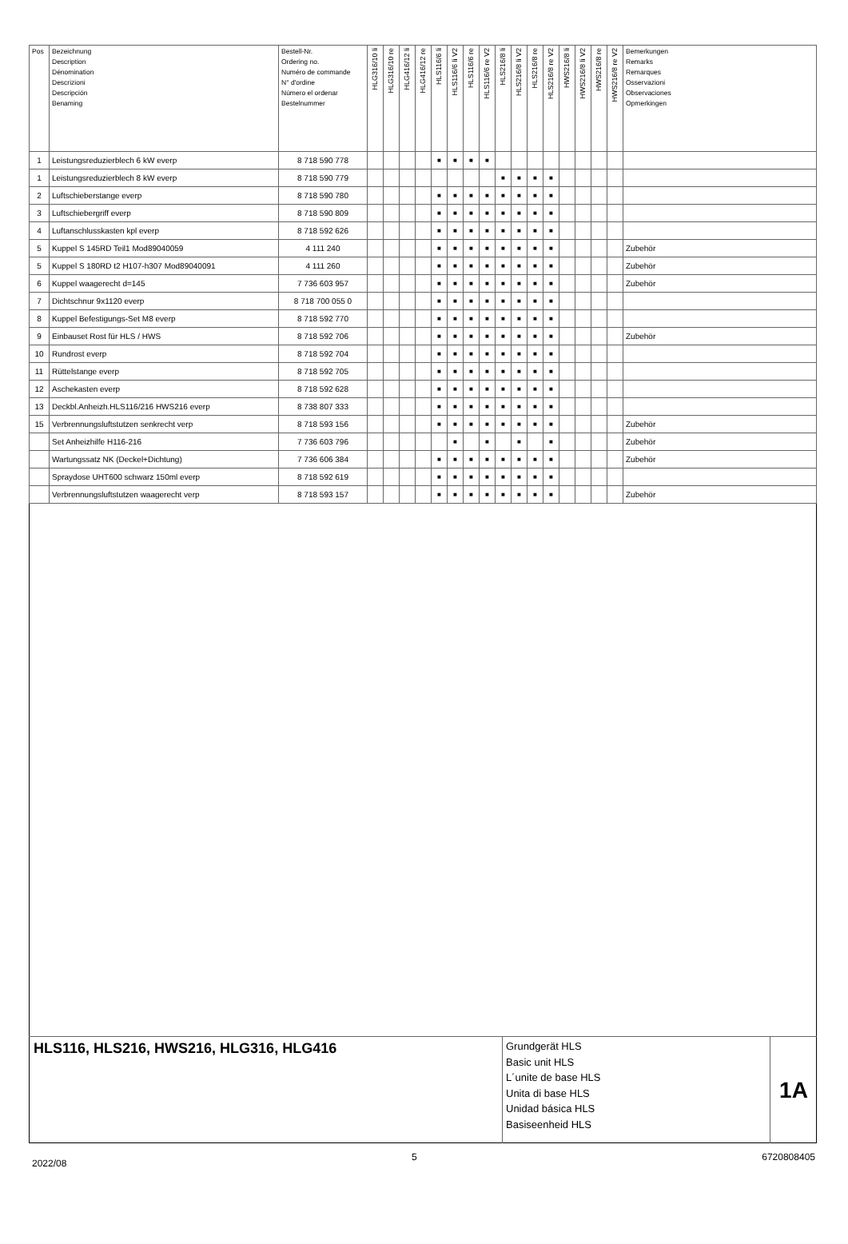| Pos | Bezeichnung Description Dénomination Descrizioni Descripción Benaming | Bestell-Nr. Ordering no. Numéro de commande N° d'ordine Número el ordenar Bestelnummer | HLG316/10 li | HLG316/10 re | HLG416/12 li | HLG416/12 re | HLS116/6 li | HLS116/6 li V2 | HLS116/6 re | HLS116/6 re V2 | HLS216/8 li | HLS216/8 li V2 | HLS216/8 re | HLS216/8 re V2 | HWS216/8 li | HWS216/8 li V2 | HWS216/8 re | HWS216/8 re V2 | Bemerkungen Remarks Remarques Osservazioni Observaciones Opmerkingen |
| --- | --- | --- | --- | --- | --- | --- | --- | --- | --- | --- | --- | --- | --- | --- | --- | --- | --- | --- | --- |
| 1 | Leistungsreduzierblech 6 kW everp | 8 718 590 778 | | | | | ■ | ■ | ■ | ■ | | | | | | | | | |
| 1 | Leistungsreduzierblech 8 kW everp | 8 718 590 779 | | | | | | | | | ■ | ■ | ■ | ■ | | | | | |
| 2 | Luftschieberstange everp | 8 718 590 780 | | | | | ■ | ■ | ■ | ■ | ■ | ■ | ■ | ■ | | | | | |
| 3 | Luftschiebergriff everp | 8 718 590 809 | | | | | ■ | ■ | ■ | ■ | ■ | ■ | ■ | ■ | | | | | |
| 4 | Luftanschlusskasten kpl everp | 8 718 592 626 | | | | | ■ | ■ | ■ | ■ | ■ | ■ | ■ | ■ | | | | | |
| 5 | Kuppel S 145RD Teil1 Mod89040059 | 4 111 240 | | | | | ■ | ■ | ■ | ■ | ■ | ■ | ■ | ■ | | | | | Zubehör |
| 5 | Kuppel S 180RD t2 H107-h307 Mod89040091 | 4 111 260 | | | | | ■ | ■ | ■ | ■ | ■ | ■ | ■ | ■ | | | | | Zubehör |
| 6 | Kuppel waagerecht d=145 | 7 736 603 957 | | | | | ■ | ■ | ■ | ■ | ■ | ■ | ■ | ■ | | | | | Zubehör |
| 7 | Dichtschnur 9x1120 everp | 8 718 700 055 0 | | | | | ■ | ■ | ■ | ■ | ■ | ■ | ■ | ■ | | | | | |
| 8 | Kuppel Befestigungs-Set M8 everp | 8 718 592 770 | | | | | ■ | ■ | ■ | ■ | ■ | ■ | ■ | ■ | | | | | |
| 9 | Einbauset Rost für HLS / HWS | 8 718 592 706 | | | | | ■ | ■ | ■ | ■ | ■ | ■ | ■ | ■ | | | | | Zubehör |
| 10 | Rundrost everp | 8 718 592 704 | | | | | ■ | ■ | ■ | ■ | ■ | ■ | ■ | ■ | | | | | |
| 11 | Rüttelstange everp | 8 718 592 705 | | | | | ■ | ■ | ■ | ■ | ■ | ■ | ■ | ■ | | | | | |
| 12 | Aschekasten everp | 8 718 592 628 | | | | | ■ | ■ | ■ | ■ | ■ | ■ | ■ | ■ | | | | | |
| 13 | Deckbl.Anheizh.HLS116/216 HWS216 everp | 8 738 807 333 | | | | | ■ | ■ | ■ | ■ | ■ | ■ | ■ | ■ | | | | | |
| 15 | Verbrennungsluftstutzen senkrecht verp | 8 718 593 156 | | | | | ■ | ■ | ■ | ■ | ■ | ■ | ■ | ■ | | | | | Zubehör |
| | Set Anheizhilfe H116-216 | 7 736 603 796 | | | | | | ■ | | ■ | | ■ | | ■ | | | | | Zubehör |
| | Wartungssatz NK (Deckel+Dichtung) | 7 736 606 384 | | | | | ■ | ■ | ■ | ■ | ■ | ■ | ■ | ■ | | | | | Zubehör |
| | Spraydose UHT600 schwarz 150ml everp | 8 718 592 619 | | | | | ■ | ■ | ■ | ■ | ■ | ■ | ■ | ■ | | | | | |
| | Verbrennungsluftstutzen waagerecht verp | 8 718 593 157 | | | | | ■ | ■ | ■ | ■ | ■ | ■ | ■ | ■ | | | | | Zubehör |
HLS116, HLS216, HWS216, HLG316, HLG416
Grundgerät HLS
Basic unit HLS
L´unite de base HLS
Unita di base HLS
Unidad básica HLS
Basiseenheid HLS
1A
2022/08 5 6720808405